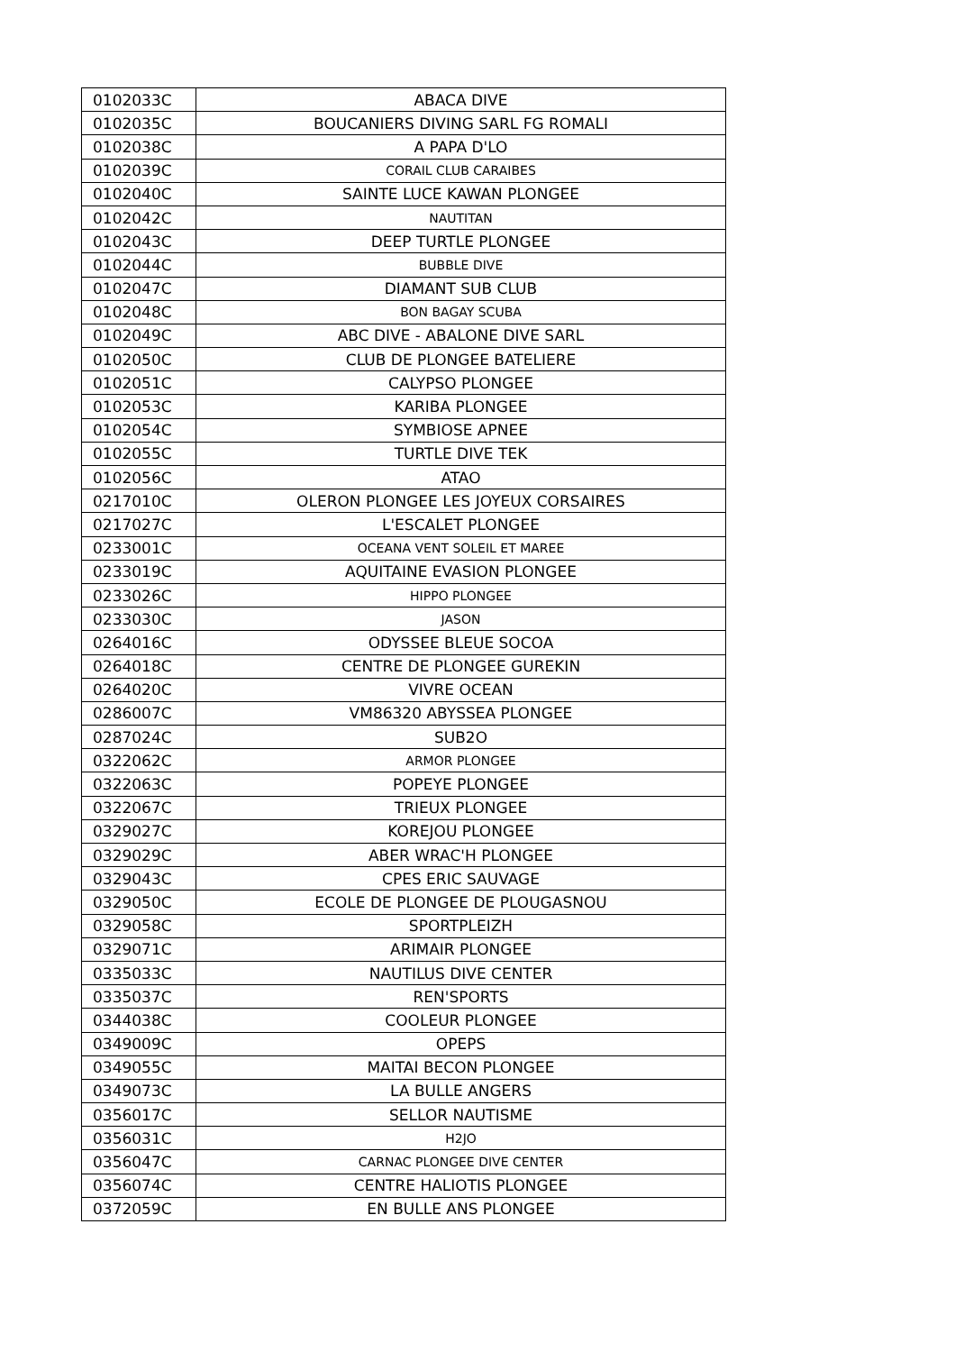| 0102033C | ABACA DIVE |
| 0102035C | BOUCANIERS DIVING SARL FG ROMALI |
| 0102038C | A PAPA D'LO |
| 0102039C | CORAIL CLUB CARAIBES |
| 0102040C | SAINTE LUCE KAWAN PLONGEE |
| 0102042C | NAUTITAN |
| 0102043C | DEEP TURTLE PLONGEE |
| 0102044C | BUBBLE DIVE |
| 0102047C | DIAMANT SUB CLUB |
| 0102048C | BON BAGAY SCUBA |
| 0102049C | ABC DIVE - ABALONE DIVE SARL |
| 0102050C | CLUB DE PLONGEE BATELIERE |
| 0102051C | CALYPSO PLONGEE |
| 0102053C | KARIBA PLONGEE |
| 0102054C | SYMBIOSE APNEE |
| 0102055C | TURTLE DIVE TEK |
| 0102056C | ATAO |
| 0217010C | OLERON PLONGEE LES JOYEUX CORSAIRES |
| 0217027C | L'ESCALET PLONGEE |
| 0233001C | OCEANA VENT SOLEIL ET MAREE |
| 0233019C | AQUITAINE EVASION PLONGEE |
| 0233026C | HIPPO PLONGEE |
| 0233030C | JASON |
| 0264016C | ODYSSEE BLEUE SOCOA |
| 0264018C | CENTRE DE PLONGEE GUREKIN |
| 0264020C | VIVRE OCEAN |
| 0286007C | VM86320 ABYSSEA PLONGEE |
| 0287024C | SUB2O |
| 0322062C | ARMOR PLONGEE |
| 0322063C | POPEYE PLONGEE |
| 0322067C | TRIEUX PLONGEE |
| 0329027C | KOREJOU PLONGEE |
| 0329029C | ABER WRAC'H PLONGEE |
| 0329043C | CPES ERIC SAUVAGE |
| 0329050C | ECOLE DE PLONGEE DE PLOUGASNOU |
| 0329058C | SPORTPLEIZH |
| 0329071C | ARIMAIR PLONGEE |
| 0335033C | NAUTILUS DIVE CENTER |
| 0335037C | REN'SPORTS |
| 0344038C | COOLEUR PLONGEE |
| 0349009C | OPEPS |
| 0349055C | MAITAI BECON PLONGEE |
| 0349073C | LA BULLE ANGERS |
| 0356017C | SELLOR NAUTISME |
| 0356031C | H2JO |
| 0356047C | CARNAC PLONGEE DIVE CENTER |
| 0356074C | CENTRE HALIOTIS PLONGEE |
| 0372059C | EN BULLE ANS PLONGEE |